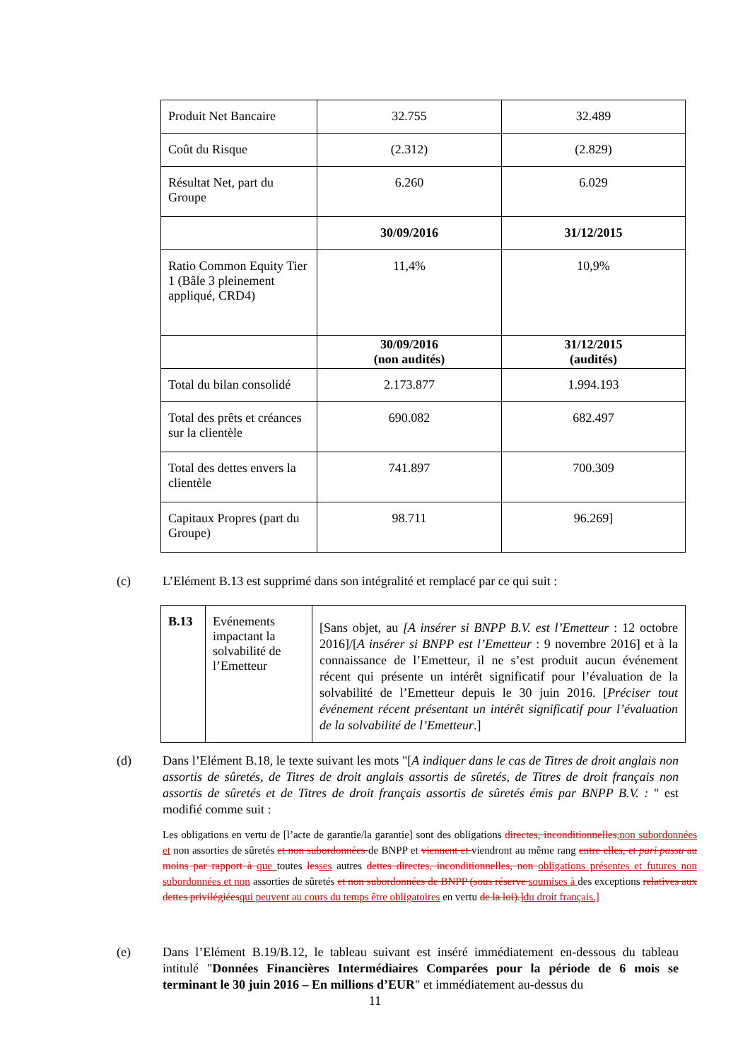| Produit Net Bancaire | 32.755 | 32.489 |
| Coût du Risque | (2.312) | (2.829) |
| Résultat Net, part du Groupe | 6.260 | 6.029 |
| | 30/09/2016 | 31/12/2015 |
| Ratio Common Equity Tier 1 (Bâle 3 pleinement appliqué, CRD4) | 11,4% | 10,9% |
| | 30/09/2016 (non audités) | 31/12/2015 (audités) |
| Total du bilan consolidé | 2.173.877 | 1.994.193 |
| Total des prêts et créances sur la clientèle | 690.082 | 682.497 |
| Total des dettes envers la clientèle | 741.897 | 700.309 |
| Capitaux Propres (part du Groupe) | 98.711 | 96.269] |
(c) L’Elément B.13 est supprimé dans son intégralité et remplacé par ce qui suit :
| B.13 | Evénements impactant la solvabilité de l’Emetteur | [Sans objet, au [A insérer si BNPP B.V. est l’Emetteur : 12 octobre 2016]/[ A insérer si BNPP est l’Emetteur : 9 novembre 2016] et à la connaissance de l’Emetteur, il ne s’est produit aucun événement récent qui présente un intérêt significatif pour l’évaluation de la solvabilité de l’Emetteur depuis le 30 juin 2016. [ Préciser tout événement récent présentant un intérêt significatif pour l’évaluation de la solvabilité de l’Emetteur .] |
(d) Dans l’Elément B.18, le texte suivant les mots "[A indiquer dans le cas de Titres de droit anglais non assortis de sûretés, de Titres de droit anglais assortis de sûretés, de Titres de droit français non assortis de sûretés et de Titres de droit français assortis de sûretés émis par BNPP B.V. : " est modifié comme suit :
Les obligations en vertu de [l’acte de garantie/la garantie] sont des obligations directes, inconditionnelles, non subordonnées et non assorties de sûretés et non subordonnées de BNPP et viennent et viendront au même rang entre elles, et pari passu au moins par rapport à que toutes les ses autres dettes directes, inconditionnelles, non obligations présentes et futures non subordonnées et non assorties de sûretés et non subordonnées de BNPP (sous réserve soumises à des exceptions relatives aux dettes privilégiées qui peuvent au cours du temps être obligatoires en vertu de la loi).] du droit français.]
(e) Dans l’Elément B.19/B.12, le tableau suivant est inséré immédiatement en-dessous du tableau intitulé "Données Financières Intermédiaires Comparées pour la période de 6 mois se terminant le 30 juin 2016 – En millions d’EUR" et immédiatement au-dessus du
11